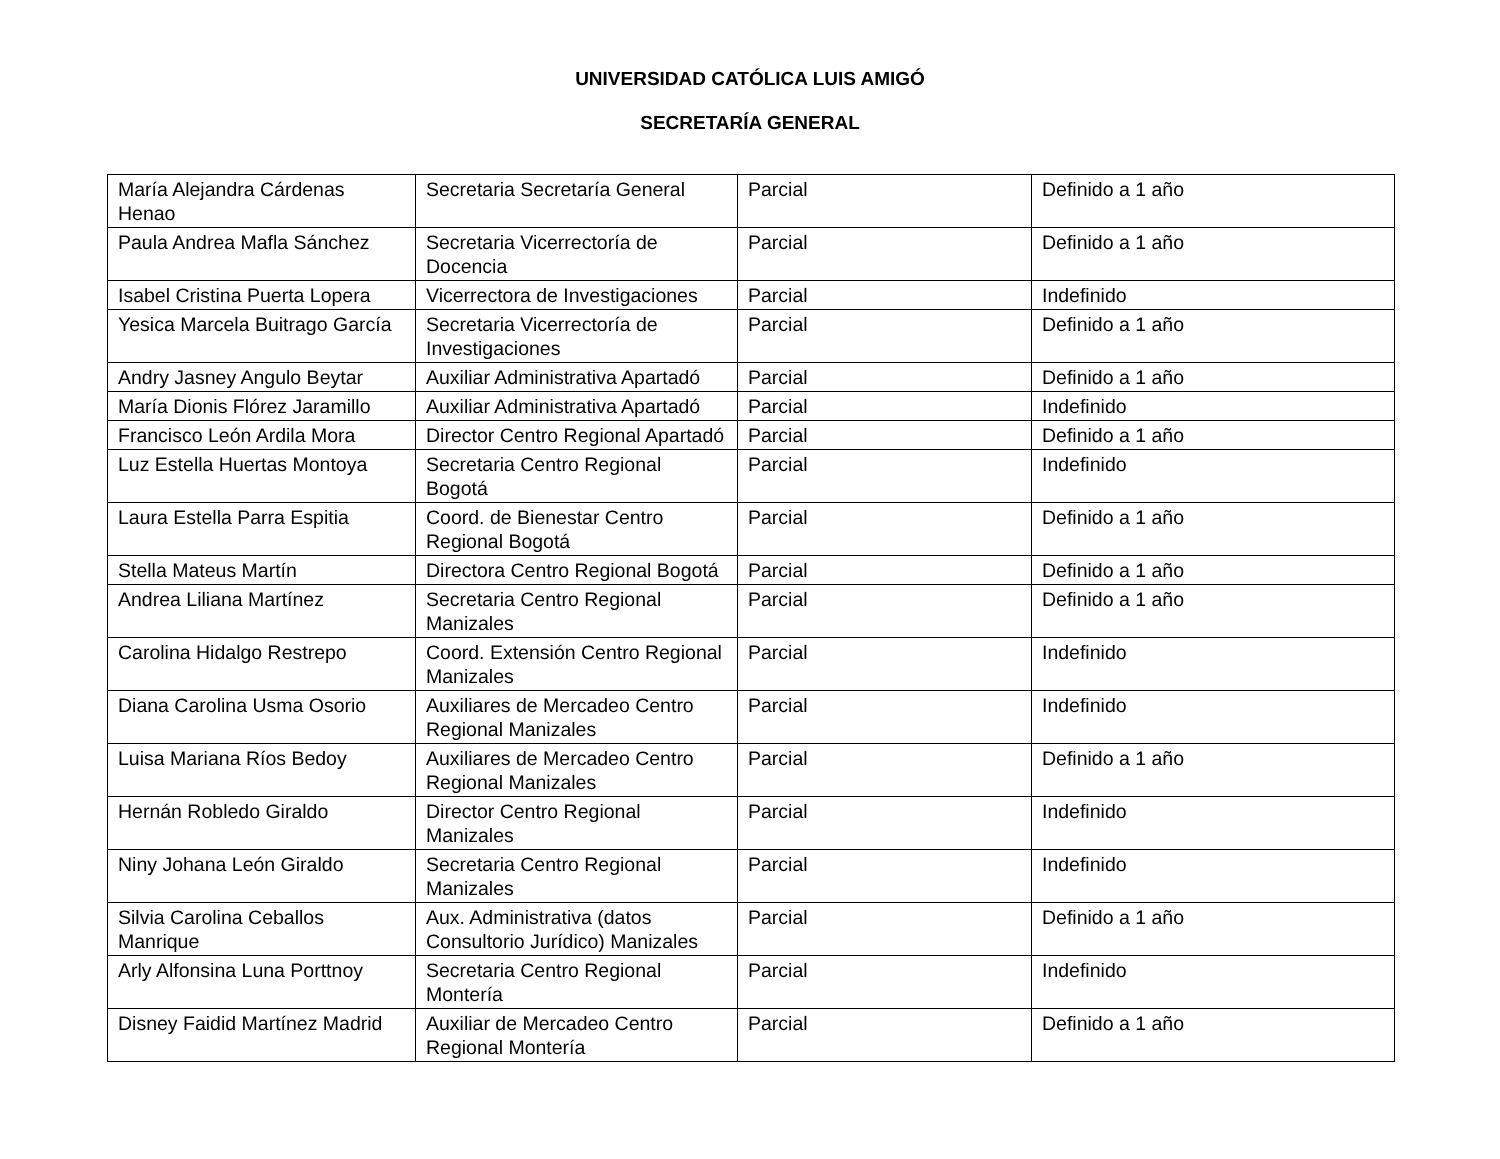UNIVERSIDAD CATÓLICA LUIS AMIGÓ
SECRETARÍA GENERAL
| María Alejandra Cárdenas Henao | Secretaria Secretaría General | Parcial | Definido a 1 año |
| Paula Andrea Mafla Sánchez | Secretaria Vicerrectoría de Docencia | Parcial | Definido a 1 año |
| Isabel Cristina Puerta Lopera | Vicerrectora de Investigaciones | Parcial | Indefinido |
| Yesica Marcela Buitrago García | Secretaria Vicerrectoría de Investigaciones | Parcial | Definido a 1 año |
| Andry Jasney Angulo Beytar | Auxiliar Administrativa Apartadó | Parcial | Definido a 1 año |
| María Dionis Flórez Jaramillo | Auxiliar Administrativa Apartadó | Parcial | Indefinido |
| Francisco León Ardila Mora | Director Centro Regional Apartadó | Parcial | Definido a 1 año |
| Luz Estella Huertas Montoya | Secretaria Centro Regional Bogotá | Parcial | Indefinido |
| Laura Estella Parra Espitia | Coord. de Bienestar Centro Regional Bogotá | Parcial | Definido a 1 año |
| Stella Mateus Martín | Directora Centro Regional Bogotá | Parcial | Definido a 1 año |
| Andrea Liliana Martínez | Secretaria Centro Regional Manizales | Parcial | Definido a 1 año |
| Carolina Hidalgo Restrepo | Coord. Extensión Centro Regional Manizales | Parcial | Indefinido |
| Diana Carolina Usma Osorio | Auxiliares de Mercadeo Centro Regional Manizales | Parcial | Indefinido |
| Luisa Mariana Ríos Bedoy | Auxiliares de Mercadeo Centro Regional Manizales | Parcial | Definido a 1 año |
| Hernán Robledo Giraldo | Director Centro Regional Manizales | Parcial | Indefinido |
| Niny Johana León Giraldo | Secretaria Centro Regional Manizales | Parcial | Indefinido |
| Silvia Carolina Ceballos Manrique | Aux. Administrativa (datos Consultorio Jurídico) Manizales | Parcial | Definido a 1 año |
| Arly Alfonsina Luna Porttnoy | Secretaria Centro Regional Montería | Parcial | Indefinido |
| Disney Faidid Martínez Madrid | Auxiliar de Mercadeo Centro Regional Montería | Parcial | Definido a 1 año |